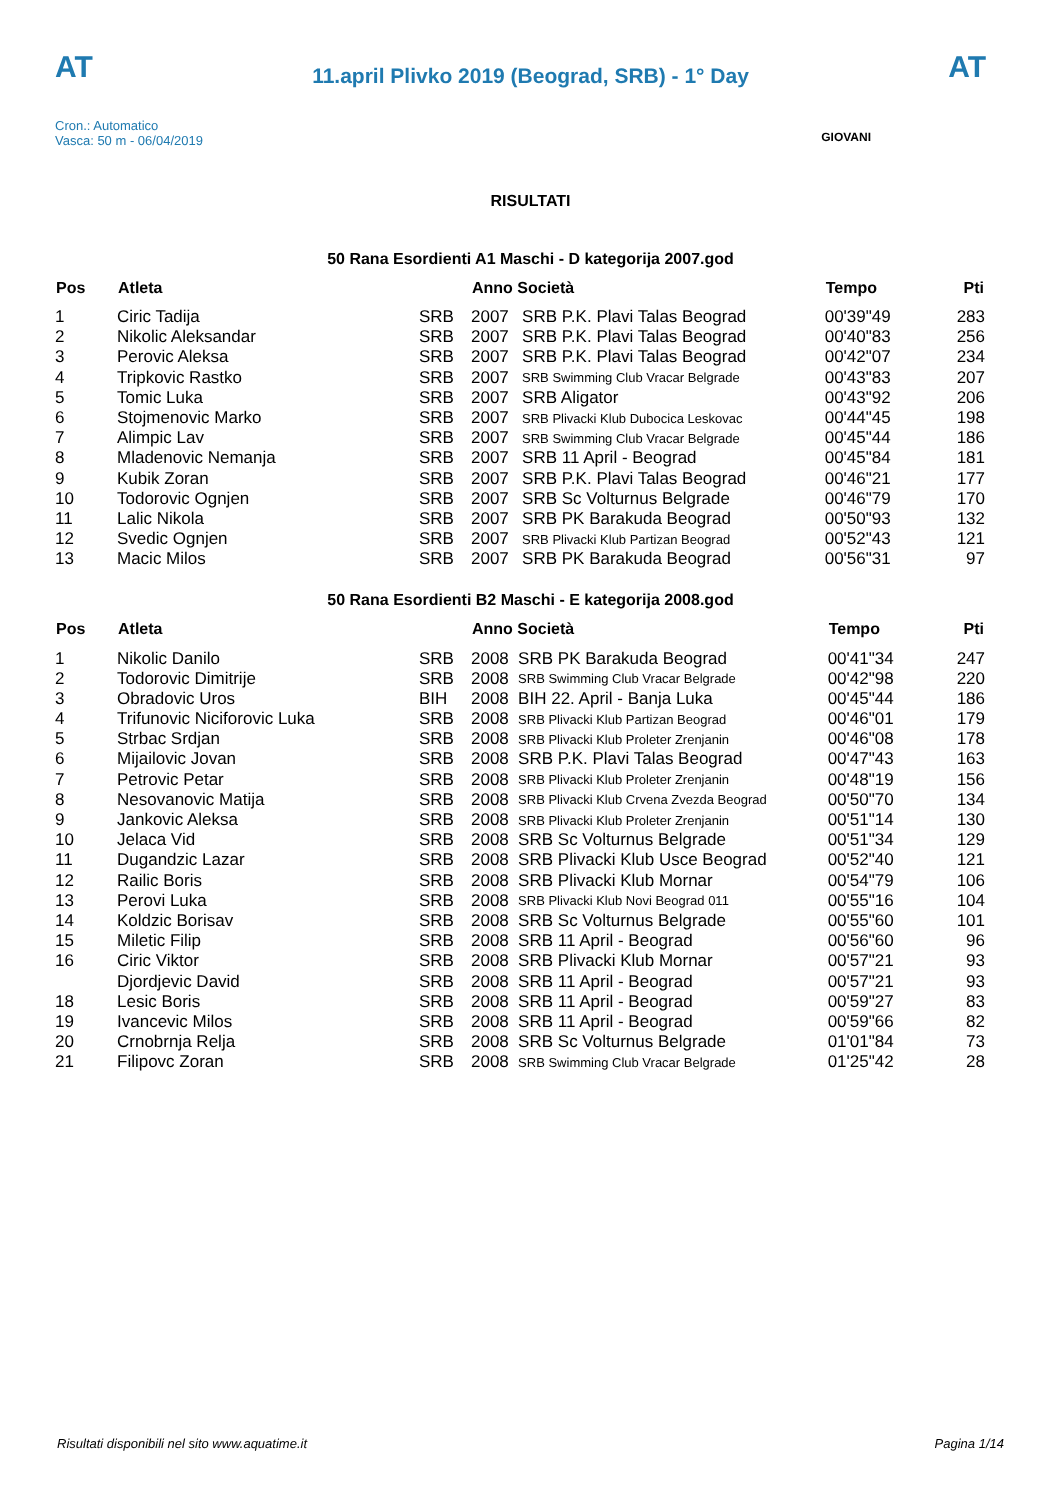AT AT
11.april Plivko 2019 (Beograd, SRB) - 1° Day
Cron.: Automatico
Vasca: 50 m - 06/04/2019
GIOVANI
RISULTATI
50 Rana Esordienti A1 Maschi - D kategorija 2007.god
| Pos | Atleta | | Anno Società | | Tempo | Pti |
| --- | --- | --- | --- | --- | --- | --- |
| 1 | Ciric Tadija | SRB | 2007 | SRB P.K. Plavi Talas Beograd | 00'39"49 | 283 |
| 2 | Nikolic Aleksandar | SRB | 2007 | SRB P.K. Plavi Talas Beograd | 00'40"83 | 256 |
| 3 | Perovic Aleksa | SRB | 2007 | SRB P.K. Plavi Talas Beograd | 00'42"07 | 234 |
| 4 | Tripkovic Rastko | SRB | 2007 | SRB Swimming Club Vracar Belgrade | 00'43"83 | 207 |
| 5 | Tomic Luka | SRB | 2007 | SRB Aligator | 00'43"92 | 206 |
| 6 | Stojmenovic Marko | SRB | 2007 | SRB Plivacki Klub Dubocica Leskovac | 00'44"45 | 198 |
| 7 | Alimpic Lav | SRB | 2007 | SRB Swimming Club Vracar Belgrade | 00'45"44 | 186 |
| 8 | Mladenovic Nemanja | SRB | 2007 | SRB 11 April - Beograd | 00'45"84 | 181 |
| 9 | Kubik Zoran | SRB | 2007 | SRB P.K. Plavi Talas Beograd | 00'46"21 | 177 |
| 10 | Todorovic Ognjen | SRB | 2007 | SRB Sc Volturnus Belgrade | 00'46"79 | 170 |
| 11 | Lalic Nikola | SRB | 2007 | SRB PK Barakuda Beograd | 00'50"93 | 132 |
| 12 | Svedic Ognjen | SRB | 2007 | SRB Plivacki Klub Partizan Beograd | 00'52"43 | 121 |
| 13 | Macic Milos | SRB | 2007 | SRB PK Barakuda Beograd | 00'56"31 | 97 |
50 Rana Esordienti B2 Maschi - E kategorija 2008.god
| Pos | Atleta | | Anno Società | | Tempo | Pti |
| --- | --- | --- | --- | --- | --- | --- |
| 1 | Nikolic Danilo | SRB | 2008 | SRB PK Barakuda Beograd | 00'41"34 | 247 |
| 2 | Todorovic Dimitrije | SRB | 2008 | SRB Swimming Club Vracar Belgrade | 00'42"98 | 220 |
| 3 | Obradovic Uros | BIH | 2008 | BIH 22. April - Banja Luka | 00'45"44 | 186 |
| 4 | Trifunovic Niciforovic Luka | SRB | 2008 | SRB Plivacki Klub Partizan Beograd | 00'46"01 | 179 |
| 5 | Strbac Srdjan | SRB | 2008 | SRB Plivacki Klub Proleter Zrenjanin | 00'46"08 | 178 |
| 6 | Mijailovic Jovan | SRB | 2008 | SRB P.K. Plavi Talas Beograd | 00'47"43 | 163 |
| 7 | Petrovic Petar | SRB | 2008 | SRB Plivacki Klub Proleter Zrenjanin | 00'48"19 | 156 |
| 8 | Nesovanovic Matija | SRB | 2008 | SRB Plivacki Klub Crvena Zvezda Beograd | 00'50"70 | 134 |
| 9 | Jankovic Aleksa | SRB | 2008 | SRB Plivacki Klub Proleter Zrenjanin | 00'51"14 | 130 |
| 10 | Jelaca Vid | SRB | 2008 | SRB Sc Volturnus Belgrade | 00'51"34 | 129 |
| 11 | Dugandzic Lazar | SRB | 2008 | SRB Plivacki Klub Usce Beograd | 00'52"40 | 121 |
| 12 | Railic Boris | SRB | 2008 | SRB Plivacki Klub Mornar | 00'54"79 | 106 |
| 13 | Perovi Luka | SRB | 2008 | SRB Plivacki Klub Novi Beograd 011 | 00'55"16 | 104 |
| 14 | Koldzic Borisav | SRB | 2008 | SRB Sc Volturnus Belgrade | 00'55"60 | 101 |
| 15 | Miletic Filip | SRB | 2008 | SRB 11 April - Beograd | 00'56"60 | 96 |
| 16 | Ciric Viktor | SRB | 2008 | SRB Plivacki Klub Mornar | 00'57"21 | 93 |
| | Djordjevic David | SRB | 2008 | SRB 11 April - Beograd | 00'57"21 | 93 |
| 18 | Lesic Boris | SRB | 2008 | SRB 11 April - Beograd | 00'59"27 | 83 |
| 19 | Ivancevic Milos | SRB | 2008 | SRB 11 April - Beograd | 00'59"66 | 82 |
| 20 | Crnobrnja Relja | SRB | 2008 | SRB Sc Volturnus Belgrade | 01'01"84 | 73 |
| 21 | Filipovc Zoran | SRB | 2008 | SRB Swimming Club Vracar Belgrade | 01'25"42 | 28 |
Risultati disponibili nel sito www.aquatime.it Pagina 1/14